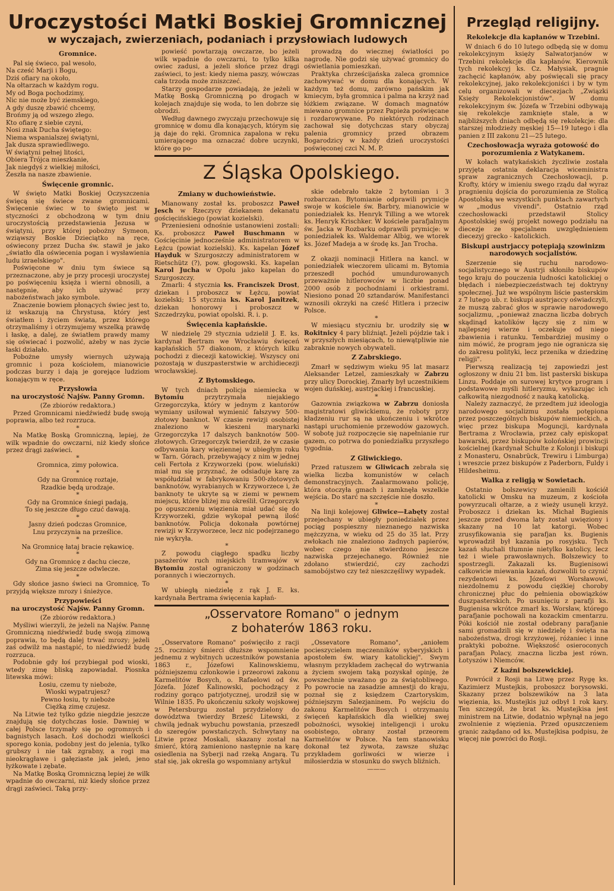Uroczystości Matki Boskiej Gromnicznej
w wyczajach, zwierzeniach, podaniach i przysłowiach ludowych
Gromnice.
Pal się świeco, pal wesoło,
Na cześć Marji i Bogu,
Dziś ofiary na około,
Na ołtarzach w każdym rogu.
My od Boga pochodzimy,
Nic nie może być ziemskiego,
A gdy duszę zbawić chcemy,
Brońmy ją od wszego złego.
Kto ofiarę z siebie czyni,
Nosi znak Ducha świętego:
Niema wspanialszej świątyni,
Jak dusza sprawiedliwego.
W świątyni pełnej litości,
Obiera Trójca mieszkanie,
Jak niegdyś z wielkiej miłości,
Zeszła na nasze zbawienie.
Święcenie gromnic.
W święto Matki Boskiej Oczyszczenia święcą się świece zwane gromnicami. Święcenie świec w to święto jest w styczności z obchodzoną w tym dniu uroczystością przedstawienia Jezusa w świątyni, przy której pobożny Symeon, wziąwszy Boskie Dzieciątko na ręce, oświecony przez Ducha św. stawił je jako „światło dla oświecenia pogan i wysławienia ludu izraelskiego".
Poświęcone w dniu tym świece są przeznaczone, aby je przy procesji uroczystej po poświęceniu księża i wierni obnosili, a następnie, aby ich używać przy nabożeństwach jako symbole.
Znaczenie bowiem płonących świec jest to, iż wskazują na Chrystusa, który jest światłem i życiem świata, przez którego otrzymaliśmy i otrzymujemy wszelką prawdę i łaskę, a dalej, ze światłem prawdy mamy się oświecać i pozwolić, ażeby w nas życie łaski działało.
Pobożne umysły wiernych używają gromnic i poza kościołem, mianowicie podczas burzy i dają je gorejące ludziom konającym w ręce.
Przysłowia
na uroczystość Najśw. Panny Gromn.
(Ze zbiorów redaktora.)
Przed Gromnicami niedźwiedź budę swoją poprawia, albo też rozrzuca.
*
Na Matkę Boską Gromniczną, lepiej, że wilk wpadnie do owczarni, niż kiedy słońce przez drągi zaświeci.
*
Gromnica, zimy połowica.
*
Gdy na Gromnicę roztaje,
Rzadkie będą urodzaje.
*
Gdy na Gromnice śniegi padają,
To się jeszcze długo czuć dawają.
*
Jasny dzień podczas Gromnice,
Lnu przyczynia na prześlice.
*
Na Gromnicę łataj bracie rękawicę.
*
Gdy na Gromnicę z dachu ciecze,
Zima się jeszcze odwlecze.
*
Gdy słońce jasno świeci na Gromnicę, To przyjdą większe mrozy i śnieżyce.
Przypowieści
na uroczystość Najśw. Panny Gromn.
(Ze zbiorów redaktora.)
Myśliwi wierzyli, że jeżeli na Najśw. Pannę Gromniczną niedźwiedź budę swoją zimową poprawia, to będą dalej trwać mrozy; jeżeli zaś odwilż ma nastąpić, to niedźwiedź budę rozrzuca.
Podobnie gdy łoś przybiegał pod wioski, wtedy zimę bliską zapowiadał. Piosnka litewska mówi:
Łosiu, czemu ty nieboże,
Wioski wypatrujesz?
Pewno łosiu, ty nieboże
Ciężką zimę czujesz.
Na Litwie też tylko gdzie niegdzie jeszcze znajdują się dotychczas łosie. Dawniej w całej Polsce trzymały się po ogromnych i bagnistych lasach. Łoś dochodzi wielkości sporego konia, podobny jest do jelenia, tylko grubszy i nie tak zgrabny, a rogi ma nieokrągławe i gałęziaste jak jeleń, jeno łyżkowate i zębate.
Na Matkę Boską Gromniczną lepiej że wilk wpadnie do owczarni, niż kiedy słońce przez drągi zaświeci. Taką przy-
powieść powtarzają owczarze, bo jeżeli wilk wpadnie do owczarni, to tylko kilka owiec zadusi, a jeżeli słońce przez drągi zaświeci, to jest: kiedy niema paszy, wówczas cała trzoda może zniszczeć.
Starzy gospodarze powiadają, że jeżeli w Matkę Boską Gromniczną po drogach w kolejach znajduje się woda, to len dobrze się obrodzi.
Według dawnego zwyczaju przechowuje się gromnicę w domu dla konających, którym się ją daje do ręki. Gromnica zapalona w ręku umierającego ma oznaczać dobre uczynki, które go po-
prowadzą do wiecznej światłości po nagrodę. Nie godzi się używać gromnicy do oświetlania pomieszkań.
Praktyka chrześcijańska zaleca gromnice zachowywać w domu dla konających. W każdym też domu, zarówno pańskim jak kmiecym, była gromnica i palma na krzyż nad łóżkiem związane. W domach magnatów miewano gromnice przez Papieża poświęcane i rozdarowywane. Po niektórych rodzinach zachował się dotychczas stary obyczaj palenia gromnicy przed obrazem Bogarodzicy w każdy dzień uroczystości poświęconej czci N. M. P.
Z Śląska Opolskiego.
Zmiany w duchowieństwie.
Mianowany został ks. proboszcz Paweł Jesch w Rzeczycy dziekanem dekanatu gościęcińskiego (powiat kozielski).
Przeniesieni odnośnie ustanowieni zostali: Ks. proboszcz Paweł Buschmann w Gościęcinie jednocześnie administratorem w Łężcu (powiat kozielski). Ks. kapelan Józef Hayduk w Szurgoszczy administratorem w Rietschütz (?), pow. głogowski. Ks. kapelan Karol Jucha w Opolu jako kapelan do Szurgoszczy.
Zmarli: 4 stycznia ks. Franciszek Drost, dziekan i proboszcz w Łężcu, powiat kozielski; 15 stycznia ks. Karol Janitzek, dziekan honorowy i proboszcz w Szczedrzyku, powiat opolski. R. i. p.
Święcenia kapłańskie.
W niedzielę 29 stycznia udzielił J. E. ks. kardynał Bertram we Wrocławiu święceń kapłańskich 57 diakonom, z których kilku pochodzi z diecezji katowickiej. Wszyscy oni pozostają w duszpasterstwie w archidiecezji wrocławskiej.
Z Bytomskiego.
W tych dniach policja niemiecka w Bytomiu przytrzymała niejakiego Grzegorczyka, który w jednym z kantorów wymiany usiłował wymienić fałszywy 500-złotowy banknot. W czasie rewizji osobistej znaleziono w kieszeni marynarki Grzegorczyka 17 dalszych banknotów 500-złotowych. Grzegorczyk twierdził, że w czasie odbywania kary więziennej w ubiegłym roku w Tarn. Górach, przebywający z nim w jednej celi Fertoła z Krzyworzeki (pow. wieluński) miał mu się przyznać, że odsiaduje karę za współudział w fabrykowaniu 500-złotowych banknotów, wyrabianych w Krzyworzece i, że banknoty te ukryte są w ziemi w pewnem miejscu, które bliżej mu określił. Grzegorczyk po opuszczeniu więzienia miał udać się do Krzyworzeki, gdzie wykopał pewną ilość banknotów. Policja dokonała powtórnej rewizji w Krzyworzece, lecz nic podejrzanego nie wykryła.
*
Z powodu ciągłego spadku liczby pasażerów ruch miejskich tramwajów w Bytomiu został ograniczony w godzinach porannych i wieczornych.
*
W ubiegłą niedzielę z rąk J. E. ks. kardynała Bertrama święcenia kapłań-
skie odebrało także 2 bytomian i 3 rozbarczan. Bytomianie odprawili prymicje swoje w kościele św. Barbry, mianowicie w poniedziałek ks. Henryk Tilling a we wtorek ks. Henryk Krischker. W kościele parafjalnym św. Jacka w Rozbarku odprawili prymicje: w poniedziałek ks. Waldemar Albig, we wtorek ks. Józef Madeja a w środę ks. Jan Trocha.
*
Z okazji nominacji Hitlera na kancl. w poniedziałek wieczorem ulicami m. Bytomia przeszedł pochód umundurowanych przeważnie hitlerowców w liczbie ponad 2000 osób z pochodniami i orkiestrami. Niesiono ponad 20 sztandarów. Manifestanci wznosili okrzyki na cześć Hitlera i przeciw Polsce.
*
W miesiącu styczniu br. urodziły się w Rokitnicy 4 pary bliźniąt. Jeżeli pójdzie tak i w przyszłych miesiącach, to niewątpliwie nie zabraknie nowych obywateli.
Z Zabrskiego.
Zmarł w sędziwym wieku 95 lat masarz Aleksander Letzel, zamieszkały w Zabrzu przy ulicy Dorockiej. Zmarły był uczestnikiem wojen duńskiej, austrjackiej i francuskiej.
*
Gazownia związkowa w Zabrzu doniosła magistratowi gliwickiemu, że roboty przy kładzeniu rur są na ukończeniu i wkrótce nastąpi uruchomienie przewodów gazowych. W sobotę już rozpoczęcie się napełnianie rur gazem, co potrwa do poniedziałku przyszłego tygodnia.
Z Gliwickiego.
Przed ratuszem w Gliwicach zebrała się wielka liczba komunistów w celach demonstracyjnych. Zaalarmowano policję, która otoczyła gmach i zamknęła wszelkie wejścia. Do starć na szczęście nie doszło.
*
Na linji kolejowej Gliwice—Łabęty został przejechany w ubiegły poniedziałek przez pociąg pospieszny nieznanego nazwiska mężczyzna, w wieku od 25 do 35 lat. Przy zwłokach nie znaleziono żadnych papierów, wobec czego nie stwierdzono jeszcze nazwiska przejechanego. Również nie zdołano stwierdzić, czy zachodzi samobójstwo czy też nieszczęśliwy wypadek.
„Osservatore Romano" o jednym
z bohaterów 1863 roku.
„Osservatore Romano" poświęciło z racji 25. rocznicy śmierci dłuższe wspomnienie jednemu z wybitnych uczestników powstania 1863 r., Józefowi Kalinowskiemu, późniejszemu członkowie i przeorowi zakonu Karmelitów Bosych, o. Rafaelowi od św. Józefa. Józef Kalinowski, pochodzący z rodziny gorąco patrjotycznej, urodził się w Wilnie 1835. Po ukończeniu szkoły wojskowej w Petersburgu został przydzielony do dowództwa twierdzy Brześć Litewski, z chwilą jednak wybuchu powstania, przeszedł do szeregów powstańczych. Schwytany na Litwie przez Moskali, skazany został na śmierć, którą zamieniono następnie na karę osiedlenia na Syberji nad rzeką Angarą. Tu stał się, jak określa go wspomniany artykuł
„Ossevatore Romano", „aniołem pocieszycielem męczenników syberyjskich i apostołem św. wiary katolickiej". Swym własnym przykładem zachęcał do wytrwania a życiem swojem taką pozyskał opinję, że powszechnie uważano go za świątobliwego. Po powrocie na zasadzie amnestji do kraju, poznał się z księdzem Czartoryskim, późniejszym Salezjaninem. Po wejściu do zakonu Karmelitów Bosych i otrzymaniu święceń kapłańskich dla wielkiej swej pobożności, wysokiej inteligencji i uroku osobistego, obrany został przeorem Karmelitów w Polsce. Na tem stanowisku dokonał też żywota, zawsze służąc przykładem gorliwości w wierze i miłosierdzia w stosunku do swych bliźnich.
———
Przegląd religijny.
Rekolekcje dla kapłanów w Trzebini.
W dniach 6 do 10 lutego odbędą się w domu rekolekcyjnym księży Salwatorjanów w Trzebini rekolekcje dla kapłanów. Kierownik tych rekolekcyj ks. Cz. Małysiak, pragnie zachęcić kapłanów, aby poświęcali się pracy rekolekcyjnej, jako rekolekcjoniści i by w tym celu organizowali w diecezjach „Związki Księży Rekolekcjonistów". W domu rekolekcyjnym św. Józefa w Trzebini odbywają się rekolekcje zamknięte stale, a w najbliższych dniach odbędą się rekolekcje: dla starszej młodzieży męskiej 15—19 lutego i dla panien z III zakonu 21—25 lutego.
Czechosłowacja wyraża gotowość do porozumienia z Watykanem.
W kołach watykańskich życzliwie została przyjęta ostatnia deklaracja wiceministra spraw zagranicznych Czechosłowacji, p. Krofty, który w imieniu swego rządu dał wyraz pragnieniu dojścia do porozumienia ze Stolicą Apostolską we wszystkich punktach zawartych w „modus vivendi". Ostatnio rząd czechosłowacki przedstawił Stolicy Apostolskiej swój projekt nowego podziału na diecezje ze specjalnem uwzględnieniem diecezyj grecko - katolickich.
Biskupi austrjaccy potępiają szowinizm narodowych socjalistów.
Szerzenie się ruchu narodowo-socjalistycznego w Austrji skłoniło biskupów tego kraju do pouczenia ludności katolickiej o błędach i niebezpieczeństwach tej doktryny społecznej. Już we wspólnym liście pasterskim z 7 lutego ub. r. biskupi austrjaccy oświadczyli, że muszą zabrać głos w sprawie narodowego socjalizmu, „ponieważ znaczna liczba dobrych skądinąd katolików łączy się z nim w najlepszej wierze i oczekuje od niego zbawienia i ratunku. Tembardziej musimy o nim mówić, że program jego nie ogranicza się do zakresu polityki, lecz przenika w dziedzinę religji".
Pierwszą realizacją tej zapowiedzi jest ogłoszony w dniu 21 bm. list pasterski biskupa Linzu. Poddaje on surowej krytyce program i podstawowe myśli hitleryzmu, wykazując ich całkowitą niezgodność z nauką katolicką.
Należy zaznaczyć, że przedtem już ideologja narodowego socjalizmu została potępiona przez poszczególnych biskupów niemieckich, a więc przez biskupa Moguncji, kardynała Bertrama z Wrocławia, przez cały episkopat bawarski, przez biskupów kolońskiej prowincji kościelnej (kardynał Schulte z Kolonji i biskupi z Monasteru, Osnabrück, Trewiru i Limburga) i wreszcie przez biskupów z Paderborn, Fuldy i Hildesheimu.
Walka z religją w Sowietach.
Ostatnio bolszewicy zamienili kościół katolicki w Omsku na muzeum, z kościoła powyrzucali ołtarze, a z wieży usunęli krzyż. Proboszcz i dziekan ks. Michał Bugienis jeszcze przed dwoma laty został uwięziony i skazany na 10 lat katorgi. Wobec zrusyfikowania się parafjan ks. Bugienis wprowadził był kazania po rosyjsku. Tych kazań słuchali tłumnie nietylko katolicy, lecz też i wiele prawosławnych. Bolszewicy to spostrzegli. Zakazali ks. Bugienisowi całkowicie miewania kazań, dozwolili to czynić rezydentowi ks. Józefowi Worsławowi, niezdolnemu z powodu ciężkiej choroby chronicznej płuc do pełnienia obowiązków duszpasterskich. Po usunięciu z parafji ks. Bugienisa wkrótce zmarł ks. Worsław, którego parafjanie pochowali na kozackim cmentarzu. Póki kościół nie został odebrany parafjanie sami gromadzili się w niedzielę i święta na nabożeństwa, drogi krzyżowej, różaniec i inne praktyki pobożne. Większość osieroconych parafjan Polacy, znaczna liczba jest równ. Łotyszów i Niemców.
Z kaźni bolszewickiej.
Powrócił z Rosji na Litwę przez Rygę ks. Kazimierz Mustejkis, proboszcz borysowski. Skazany przez bolszewików na 3 lata więzienia, ks. Mustejkis już odbył 1 rok kary. Ten szczegół, że brat ks. Mustejkisa jest ministrem na Litwie, dodatnio wpłynął na jego zwolnienie z więzienia. Przed opuszczeniem granic zażądano od ks. Mustejkisa podpisu, że więcej nie powróci do Rosji.